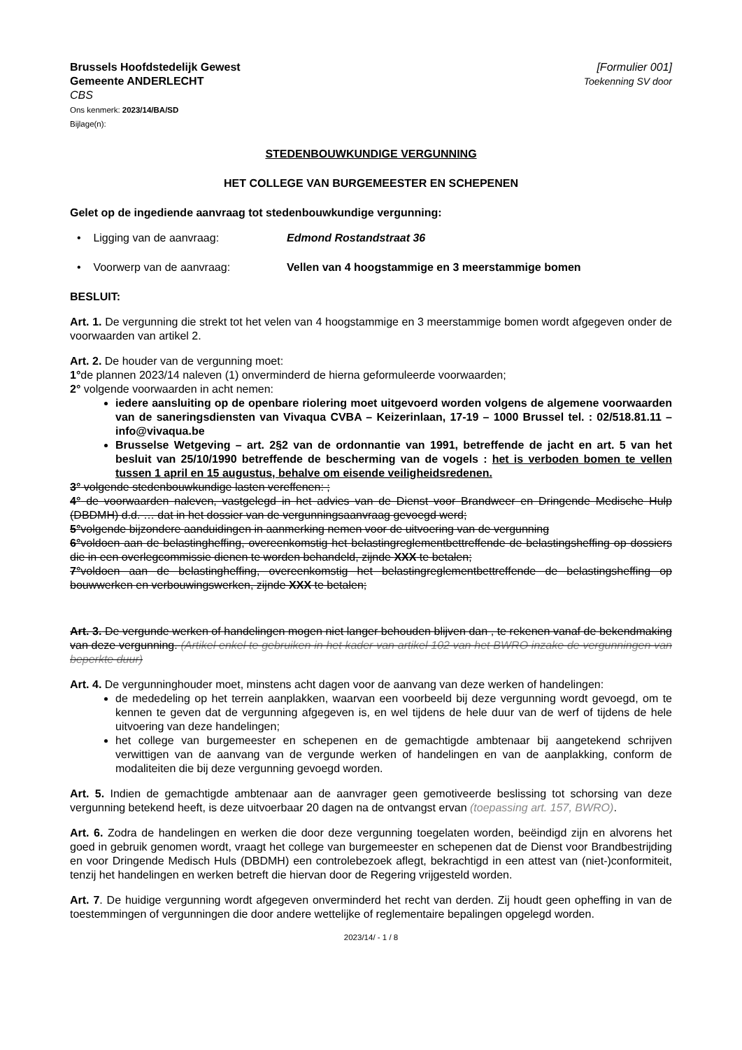Brussels Hoofdstedelijk Gewest
Gemeente ANDERLECHT
CBS
Ons kenmerk: 2023/14/BA/SD
Bijlage(n):
[Formulier 001]
Toekenning SV door
STEDENBOUWKUNDIGE VERGUNNING
HET COLLEGE VAN BURGEMEESTER EN SCHEPENEN
Gelet op de ingediende aanvraag tot stedenbouwkundige vergunning:
• Ligging van de aanvraag: Edmond Rostandstraat 36
• Voorwerp van de aanvraag: Vellen van 4 hoogstammige en 3 meerstammige bomen
BESLUIT:
Art. 1. De vergunning die strekt tot het velen van 4 hoogstammige en 3 meerstammige bomen wordt afgegeven onder de voorwaarden van artikel 2.
Art. 2. De houder van de vergunning moet:
1°de plannen 2023/14 naleven (1) onverminderd de hierna geformuleerde voorwaarden;
2° volgende voorwaarden in acht nemen:
iedere aansluiting op de openbare riolering moet uitgevoerd worden volgens de algemene voorwaarden van de saneringsdiensten van Vivaqua CVBA – Keizerinlaan, 17-19 – 1000 Brussel tel. : 02/518.81.11 – info@vivaqua.be
Brusselse Wetgeving – art. 2§2 van de ordonnantie van 1991, betreffende de jacht en art. 5 van het besluit van 25/10/1990 betreffende de bescherming van de vogels : het is verboden bomen te vellen tussen 1 april en 15 augustus, behalve om eisende veiligheidsredenen.
3° volgende stedenbouwkundige lasten vereffenen: ;
4° de voorwaarden naleven, vastgelegd in het advies van de Dienst voor Brandweer en Dringende Medische Hulp (DBDMH) d.d. … dat in het dossier van de vergunningsaanvraag gevoegd werd;
5°volgende bijzondere aanduidingen in aanmerking nemen voor de uitvoering van de vergunning
6°voldoen aan de belastingheffing, overeenkomstig het belastingreglementbettreffende de belastingsheffing op dossiers die in een overlegcommissie dienen te worden behandeld, zijnde XXX te betalen;
7°voldoen aan de belastingheffing, overeenkomstig het belastingreglementbettreffende de belastingsheffing op bouwwerken en verbouwingswerken, zijnde XXX te betalen;
Art. 3. De vergunde werken of handelingen mogen niet langer behouden blijven dan , te rekenen vanaf de bekendmaking van deze vergunning. (Artikel enkel te gebruiken in het kader van artikel 102 van het BWRO inzake de vergunningen van beperkte duur)
Art. 4. De vergunninghouder moet, minstens acht dagen voor de aanvang van deze werken of handelingen:
de mededeling op het terrein aanplakken, waarvan een voorbeeld bij deze vergunning wordt gevoegd, om te kennen te geven dat de vergunning afgegeven is, en wel tijdens de hele duur van de werf of tijdens de hele uitvoering van deze handelingen;
het college van burgemeester en schepenen en de gemachtigde ambtenaar bij aangetekend schrijven verwittigen van de aanvang van de vergunde werken of handelingen en van de aanplakking, conform de modaliteiten die bij deze vergunning gevoegd worden.
Art. 5. Indien de gemachtigde ambtenaar aan de aanvrager geen gemotiveerde beslissing tot schorsing van deze vergunning betekend heeft, is deze uitvoerbaar 20 dagen na de ontvangst ervan (toepassing art. 157, BWRO).
Art. 6. Zodra de handelingen en werken die door deze vergunning toegelaten worden, beëindigd zijn en alvorens het goed in gebruik genomen wordt, vraagt het college van burgemeester en schepenen dat de Dienst voor Brandbestrijding en voor Dringende Medisch Huls (DBDMH) een controlebezoek aflegt, bekrachtigd in een attest van (niet-)conformiteit, tenzij het handelingen en werken betreft die hiervan door de Regering vrijgesteld worden.
Art. 7. De huidige vergunning wordt afgegeven onverminderd het recht van derden. Zij houdt geen opheffing in van de toestemmingen of vergunningen die door andere wettelijke of reglementaire bepalingen opgelegd worden.
2023/14/ - 1 / 8